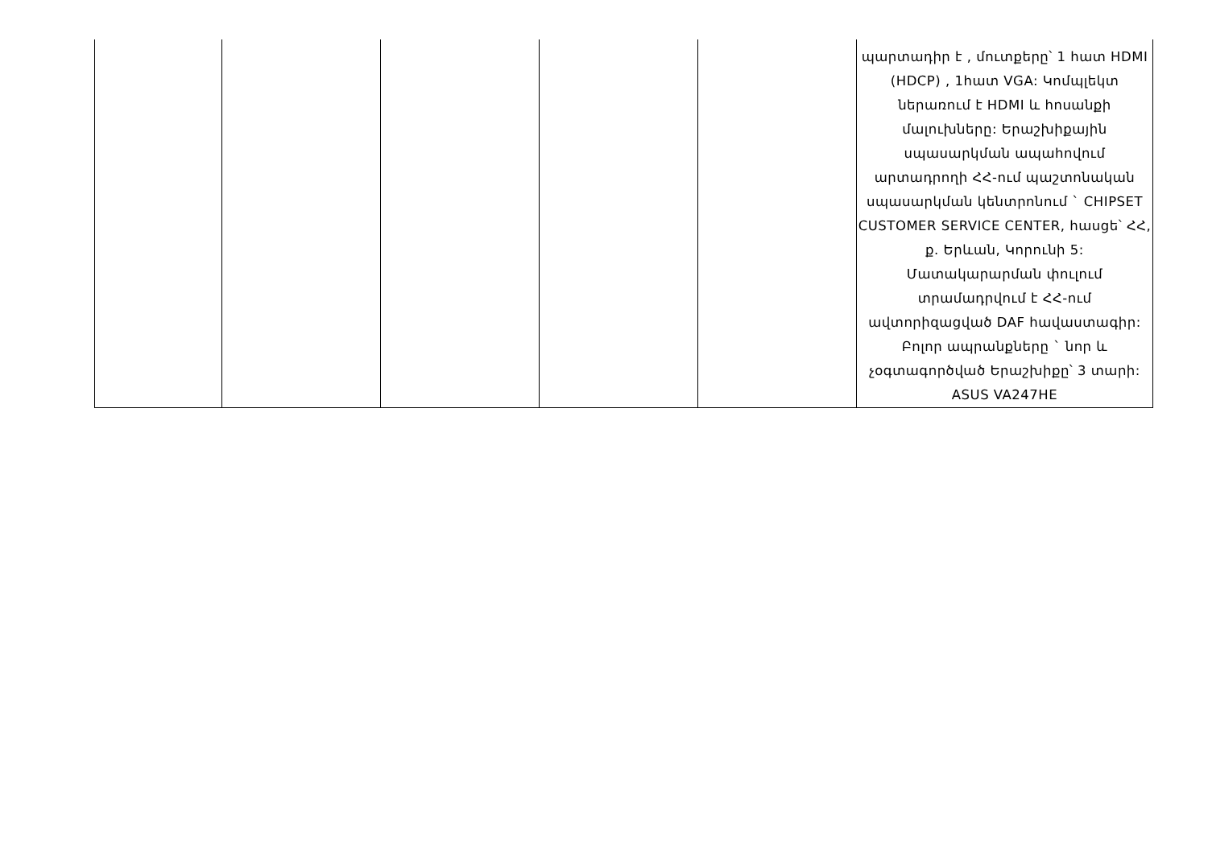| | | | | | պարտադիր է , մուտքերը՝ 1 հատ HDMI (HDCP) , 1հատ VGA: Կոմպլեկտ ներառում է HDMI և հոսանքի մալուխները: Երաշխիքային սպասարկման ապահովում արտադրողի ՀՀ-ում պաշտոնական սպասարկման կենտրոնում ` CHIPSET CUSTOMER SERVICE CENTER, հասցե՝ ՀՀ, ք. Երևան, Կորունի 5: Մատակարարման փուլում տրամադրվում է ՀՀ-ում ավտորիզացված DAF հավաստագիր: Բոլոր ապրանքները ` նոր և չօգտագործված Երաշխիքը՝ 3 տարի: ASUS VA247HE |